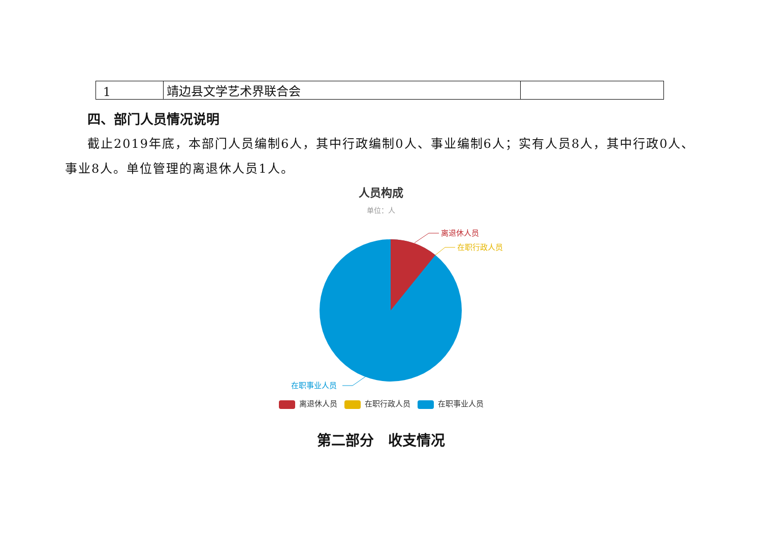| 1 | 靖边县文学艺术界联合会 | |
四、部门人员情况说明
截止2019年底，本部门人员编制6人，其中行政编制0人、事业编制6人；实有人员8人，其中行政0人、事业8人。单位管理的离退休人员1人。
人员构成
单位：人
离退休人员
在职行政人员
在职事业人员
离退休人员 在职行政人员 在职事业人员
第二部分　收支情况